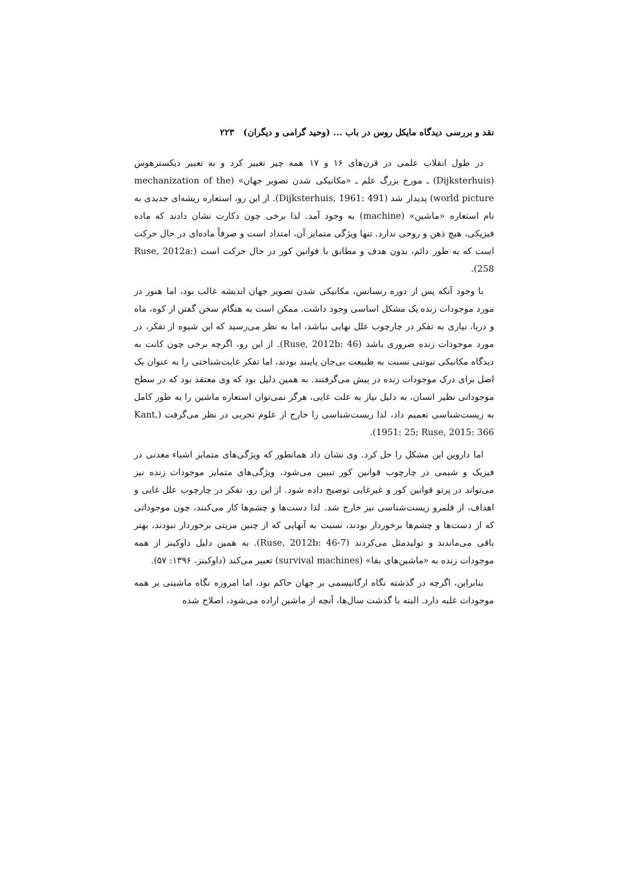نقد و بررسی دیدگاه مایکل روس در باب ... (وحید گرامی و دیگران) ۲۲۳
در طول انقلاب علمی در قرن‌های ۱۶ و ۱۷ همه چیز تغییر کرد و به تعبیر دیکسترهوس (Dijksterhuis) ـ مورخ بزرگ علم ـ «مکانیکی شدن تصویر جهان» (mechanization of the world picture) پدیدار شد (Dijksterhuis, 1961: 491). از این رو، استعاره ریشه‌ای جدیدی به نام استعاره «ماشین» (machine) به وجود آمد. لذا برخی چون دکارت نشان دادند که ماده فیزیکی، هیچ ذهن و روحی ندارد. تنها ویژگی متمایز آن، امتداد است و صرفاً ماده‌ای در حال حرکت است که به طور دائم، بدون هدف و مطابق با قوانین کور در حال حرکت است (Ruse, 2012a: 258).
با وجود آنکه پس از دوره رنسانس، مکانیکی شدن تصویر جهان اندیشه غالب بود، اما هنوز در مورد موجودات زنده یک مشکل اساسی وجود داشت. ممکن است به هنگام سخن گفتن از کوه، ماه و دریا، نیازی به تفکر در چارچوب علل نهایی نباشد، اما به نظر می‌رسید که این شیوه از تفکر، در مورد موجودات زنده ضروری باشد (Ruse, 2012b: 46). از این رو، اگرچه برخی چون کانت به دیدگاه مکانیکی نیوتنی نسبت به طبیعت بی‌جان پایبند بودند، اما تفکر غایت‌شناختی را به عنوان یک اصل برای درک موجودات زنده در پیش می‌گرفتند. به همین دلیل بود که وی معتقد بود که در سطح موجوداتی نظیر انسان، به دلیل نیاز به علت غایی، هرگز نمی‌توان استعاره ماشین را به طور کامل به زیست‌شناسی تعمیم داد، لذا زیست‌شناسی را خارج از علوم تجربی در نظر می‌گرفت (Kant, 1951: 25; Ruse, 2015: 366).
اما داروین این مشکل را حل کرد. وی نشان داد همانطور که ویژگی‌های متمایز اشیاء معدنی در فیزیک و شیمی در چارچوب قوانین کور تبیین می‌شود، ویژگی‌های متمایز موجودات زنده نیز می‌تواند در پرتو قوانین کور و غیرغایی توضیح داده شود. از این رو، تفکر در چارچوب علل غایی و اهداف، از قلمرو زیست‌شناسی نیز خارج شد. لذا دست‌ها و چشم‌ها کار می‌کنند، چون موجوداتی که از دست‌ها و چشم‌ها برخوردار بودند، نسبت به آنهایی که از چنین مزیتی برخوردار نبودند، بهتر باقی می‌ماندند و تولیدمثل می‌کردند (Ruse, 2012b: 46-7). به همین دلیل داوکینز از همه موجودات زنده به «ماشین‌های بقا» (survival machines) تعبیر می‌کند (داوکینز، ۱۳۹۶: ۵۷).
بنابراین، اگرچه در گذشته نگاه ارگانیسمی بر جهان حاکم بود، اما امروزه نگاه ماشینی بر همه موجودات غلبه دارد. البته با گذشت سال‌ها، آنچه از ماشین اراده می‌شود، اصلاح شده